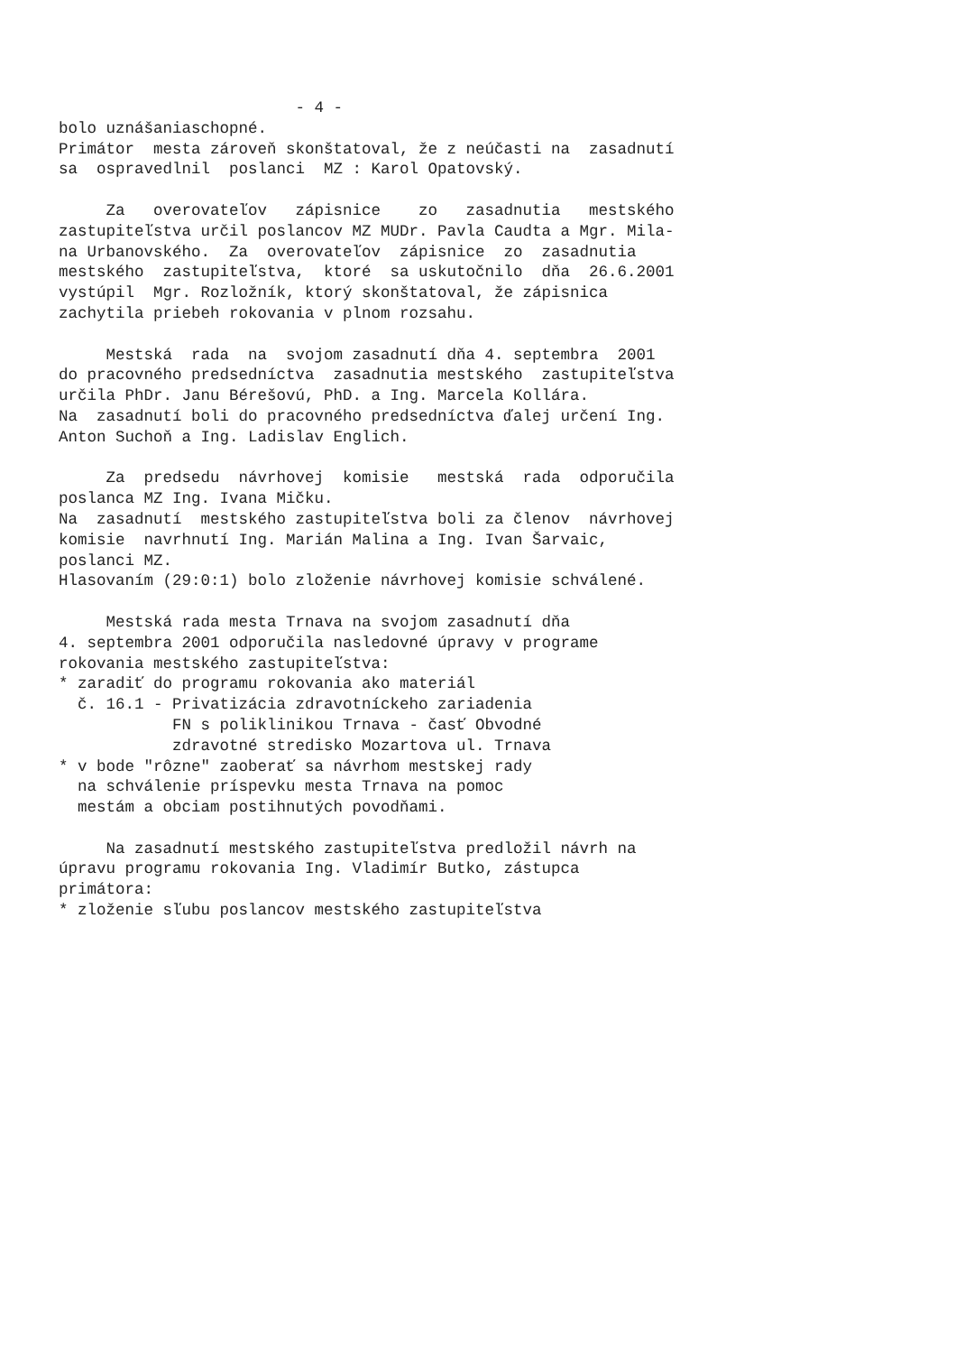- 4 - bolo uznášaniaschopné. Primátor mesta zároveň skonštatoval, že z neúčasti na zasadnutí sa ospravedlnil poslanci MZ : Karol Opatovský. Za overovateľov zápisnice zo zasadnutia mestského zastupiteľstva určil poslancov MZ MUDr. Pavla Caudta a Mgr. Mila- na Urbanovského. Za overovateľov zápisnice zo zasadnutia mestského zastupiteľstva, ktoré sa uskutočnilo dňa 26.6.2001 vystúpil Mgr. Rozložník, ktorý skonštatoval, že zápisnica zachytila priebeh rokovania v plnom rozsahu. Mestská rada na svojom zasadnutí dňa 4. septembra 2001 do pracovného predsedníctva zasadnutia mestského zastupiteľstva určila PhDr. Janu Bérešovú, PhD. a Ing. Marcela Kollára. Na zasadnutí boli do pracovného predsedníctva ďalej určení Ing. Anton Suchoň a Ing. Ladislav Englich. Za predsedu návrhovej komisie mestská rada odporučila poslanca MZ Ing. Ivana Mičku. Na zasadnutí mestského zastupiteľstva boli za členov návrhovej komisie navrhnutí Ing. Marián Malina a Ing. Ivan Šarvaic, poslanci MZ. Hlasovaním (29:0:1) bolo zloženie návrhovej komisie schválené. Mestská rada mesta Trnava na svojom zasadnutí dňa 4. septembra 2001 odporučila nasledovné úpravy v programe rokovania mestského zastupiteľstva: * zaradiť do programu rokovania ako materiál č. 16.1 - Privatizácia zdravotníckeho zariadenia FN s poliklinikou Trnava - časť Obvodné zdravotné stredisko Mozartova ul. Trnava * v bode "rôzne" zaoberať sa návrhom mestskej rady na schválenie príspevku mesta Trnava na pomoc mestám a obciam postihnutých povodňami. Na zasadnutí mestského zastupiteľstva predložil návrh na úpravu programu rokovania Ing. Vladimír Butko, zástupca primátora: * zloženie sľubu poslancov mestského zastupiteľstva